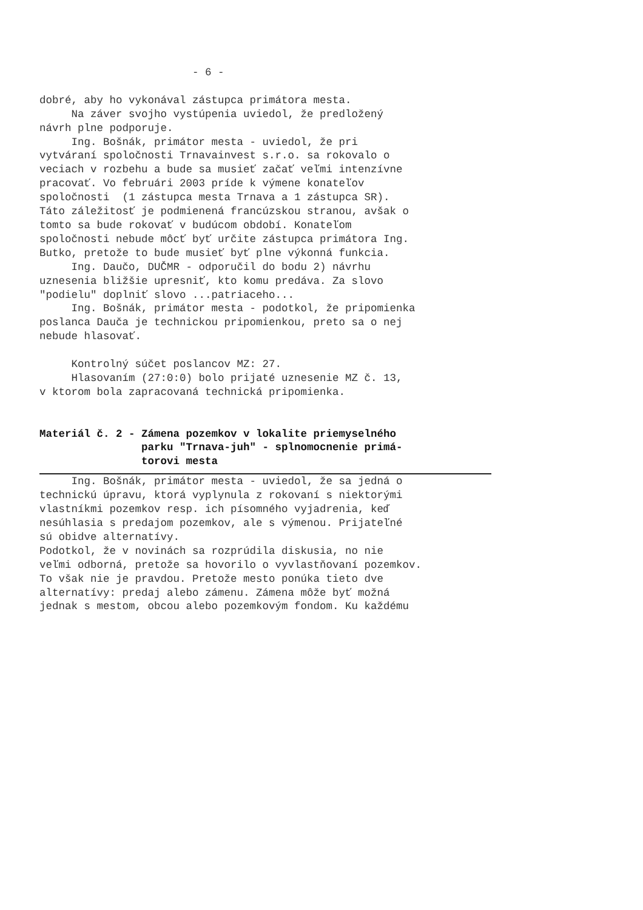- 6 - dobré, aby ho vykonával zástupca primátora mesta. Na záver svojho vystúpenia uviedol, že predložený návrh plne podporuje. Ing. Bošnák, primátor mesta - uviedol, že pri vytváraní spoločnosti Trnavainvest s.r.o. sa rokovalo o veciach v rozbehu a bude sa musieť začať veľmi intenzívne pracovať. Vo februári 2003 príde k výmene konateľov spoločnosti (1 zástupca mesta Trnava a 1 zástupca SR). Táto záležitosť je podmienená francúzskou stranou, avšak o tomto sa bude rokovať v budúcom období. Konateľom spoločnosti nebude môcť byť určite zástupca primátora Ing. Butko, pretože to bude musieť byť plne výkonná funkcia. Ing. Daučo, DUČMR - odporučil do bodu 2) návrhu uznesenia bližšie upresniť, kto komu predáva. Za slovo "podielu" doplniť slovo ...patriaceho... Ing. Bošnák, primátor mesta - podotkol, že pripomienka poslanca Dauča je technickou pripomienkou, preto sa o nej nebude hlasovať. Kontrolný súčet poslancov MZ: 27. Hlasovaním (27:0:0) bolo prijaté uznesenie MZ č. 13, v ktorom bola zapracovaná technická pripomienka. Materiál č. 2 - Zámena pozemkov v lokalite priemyselného parku "Trnava-juh" - splnomocnenie primá- torovi mesta
Ing. Bošnák, primátor mesta - uviedol, že sa jedná o technickú úpravu, ktorá vyplynula z rokovaní s niektorými vlastníkmi pozemkov resp. ich písomného vyjadrenia, keď nesúhlasia s predajom pozemkov, ale s výmenou. Prijateľné sú obidve alternatívy. Podotkol, že v novinách sa rozprúdila diskusia, no nie veľmi odborná, pretože sa hovorilo o vyvlastňovaní pozemkov. To však nie je pravdou. Pretože mesto ponúka tieto dve alternatívy: predaj alebo zámenu. Zámena môže byť možná jednak s mestom, obcou alebo pozemkovým fondom. Ku každému